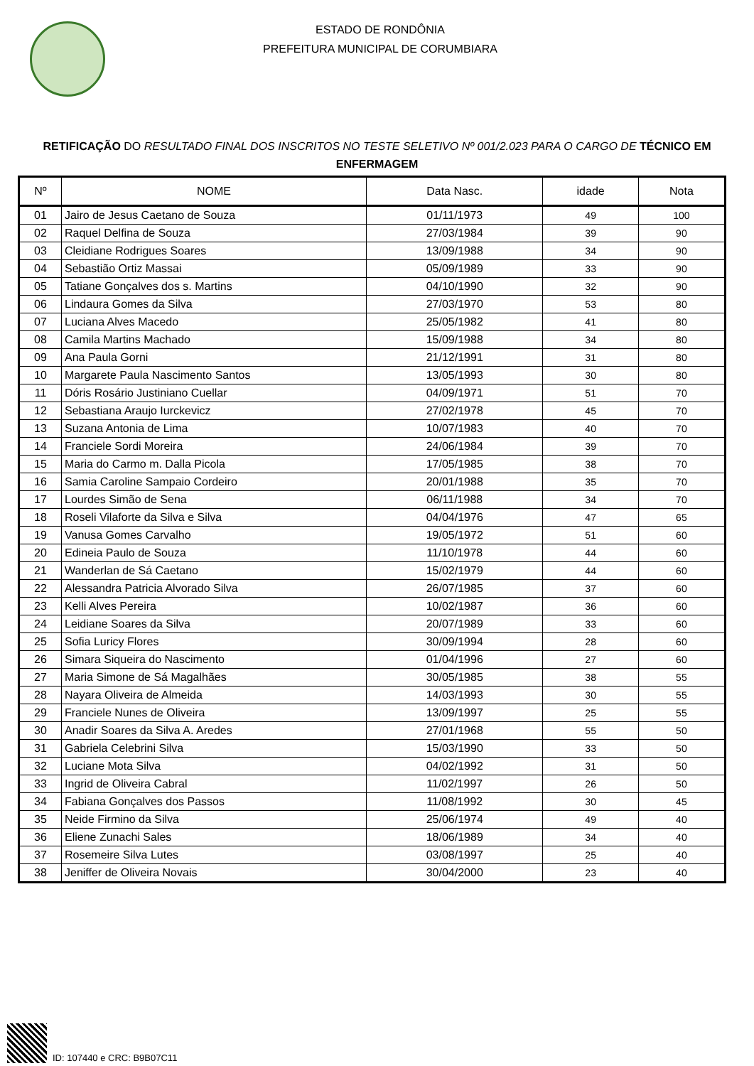ESTADO DE RONDÔNIA
PREFEITURA MUNICIPAL DE CORUMBIARA
RETIFICAÇÃO DO RESULTADO FINAL DOS INSCRITOS NO TESTE SELETIVO Nº 001/2.023 PARA O CARGO DE TÉCNICO EM ENFERMAGEM
| Nº | NOME | Data Nasc. | idade | Nota |
| --- | --- | --- | --- | --- |
| 01 | Jairo de Jesus Caetano de Souza | 01/11/1973 | 49 | 100 |
| 02 | Raquel Delfina de Souza | 27/03/1984 | 39 | 90 |
| 03 | Cleidiane Rodrigues Soares | 13/09/1988 | 34 | 90 |
| 04 | Sebastião Ortiz Massai | 05/09/1989 | 33 | 90 |
| 05 | Tatiane Gonçalves dos s. Martins | 04/10/1990 | 32 | 90 |
| 06 | Lindaura Gomes da Silva | 27/03/1970 | 53 | 80 |
| 07 | Luciana Alves Macedo | 25/05/1982 | 41 | 80 |
| 08 | Camila Martins Machado | 15/09/1988 | 34 | 80 |
| 09 | Ana Paula Gorni | 21/12/1991 | 31 | 80 |
| 10 | Margarete Paula Nascimento Santos | 13/05/1993 | 30 | 80 |
| 11 | Dóris Rosário Justiniano Cuellar | 04/09/1971 | 51 | 70 |
| 12 | Sebastiana Araujo Iurckevicz | 27/02/1978 | 45 | 70 |
| 13 | Suzana Antonia de Lima | 10/07/1983 | 40 | 70 |
| 14 | Franciele Sordi Moreira | 24/06/1984 | 39 | 70 |
| 15 | Maria do Carmo m. Dalla Picola | 17/05/1985 | 38 | 70 |
| 16 | Samia Caroline Sampaio Cordeiro | 20/01/1988 | 35 | 70 |
| 17 | Lourdes Simão de Sena | 06/11/1988 | 34 | 70 |
| 18 | Roseli Vilaforte da Silva e Silva | 04/04/1976 | 47 | 65 |
| 19 | Vanusa Gomes Carvalho | 19/05/1972 | 51 | 60 |
| 20 | Edineia Paulo de Souza | 11/10/1978 | 44 | 60 |
| 21 | Wanderlan de Sá Caetano | 15/02/1979 | 44 | 60 |
| 22 | Alessandra Patricia Alvorado Silva | 26/07/1985 | 37 | 60 |
| 23 | Kelli Alves Pereira | 10/02/1987 | 36 | 60 |
| 24 | Leidiane Soares da Silva | 20/07/1989 | 33 | 60 |
| 25 | Sofia Luricy Flores | 30/09/1994 | 28 | 60 |
| 26 | Simara Siqueira do Nascimento | 01/04/1996 | 27 | 60 |
| 27 | Maria Simone de Sá Magalhães | 30/05/1985 | 38 | 55 |
| 28 | Nayara Oliveira de Almeida | 14/03/1993 | 30 | 55 |
| 29 | Franciele Nunes de Oliveira | 13/09/1997 | 25 | 55 |
| 30 | Anadir Soares da Silva A. Aredes | 27/01/1968 | 55 | 50 |
| 31 | Gabriela Celebrini Silva | 15/03/1990 | 33 | 50 |
| 32 | Luciane Mota Silva | 04/02/1992 | 31 | 50 |
| 33 | Ingrid de Oliveira Cabral | 11/02/1997 | 26 | 50 |
| 34 | Fabiana Gonçalves dos Passos | 11/08/1992 | 30 | 45 |
| 35 | Neide Firmino da Silva | 25/06/1974 | 49 | 40 |
| 36 | Eliene Zunachi Sales | 18/06/1989 | 34 | 40 |
| 37 | Rosemeire Silva Lutes | 03/08/1997 | 25 | 40 |
| 38 | Jeniffer de Oliveira Novais | 30/04/2000 | 23 | 40 |
ID: 107440 e CRC: B9B07C11